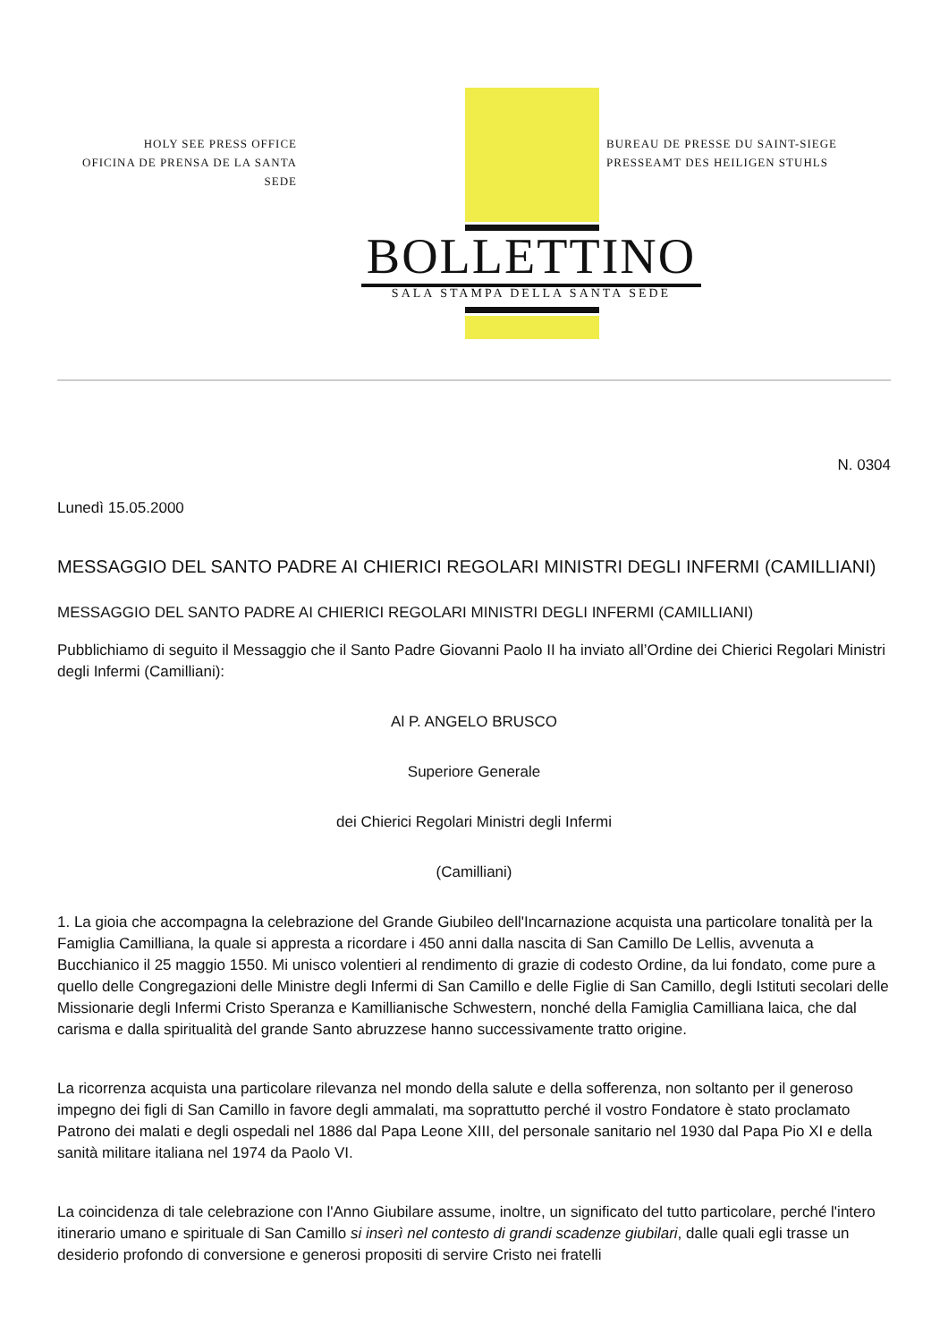HOLY SEE PRESS OFFICE
OFICINA DE PRENSA DE LA SANTA SEDE
BUREAU DE PRESSE DU SAINT-SIEGE
PRESSEAMT DES HEILIGEN STUHLS
BOLLETTINO
SALA STAMPA DELLA SANTA SEDE
N. 0304
Lunedì 15.05.2000
MESSAGGIO DEL SANTO PADRE AI CHIERICI REGOLARI MINISTRI DEGLI INFERMI (CAMILLIANI)
MESSAGGIO DEL SANTO PADRE AI CHIERICI REGOLARI MINISTRI DEGLI INFERMI (CAMILLIANI)
Pubblichiamo di seguito il Messaggio che il Santo Padre Giovanni Paolo II ha inviato all’Ordine dei Chierici Regolari Ministri degli Infermi (Camilliani):
Al P. ANGELO BRUSCO
Superiore Generale
dei Chierici Regolari Ministri degli Infermi
(Camilliani)
1. La gioia che accompagna la celebrazione del Grande Giubileo dell'Incarnazione acquista una particolare tonalità per la Famiglia Camilliana, la quale si appresta a ricordare i 450 anni dalla nascita di San Camillo De Lellis, avvenuta a Bucchianico il 25 maggio 1550. Mi unisco volentieri al rendimento di grazie di codesto Ordine, da lui fondato, come pure a quello delle Congregazioni delle Ministre degli Infermi di San Camillo e delle Figlie di San Camillo, degli Istituti secolari delle Missionarie degli Infermi Cristo Speranza e Kamillianische Schwestern, nonché della Famiglia Camilliana laica, che dal carisma e dalla spiritualità del grande Santo abruzzese hanno successivamente tratto origine.
La ricorrenza acquista una particolare rilevanza nel mondo della salute e della sofferenza, non soltanto per il generoso impegno dei figli di San Camillo in favore degli ammalati, ma soprattutto perché il vostro Fondatore è stato proclamato Patrono dei malati e degli ospedali nel 1886 dal Papa Leone XIII, del personale sanitario nel 1930 dal Papa Pio XI e della sanità militare italiana nel 1974 da Paolo VI.
La coincidenza di tale celebrazione con l'Anno Giubilare assume, inoltre, un significato del tutto particolare, perché l'intero itinerario umano e spirituale di San Camillo si inserì nel contesto di grandi scadenze giubilari, dalle quali egli trasse un desiderio profondo di conversione e generosi propositi di servire Cristo nei fratelli